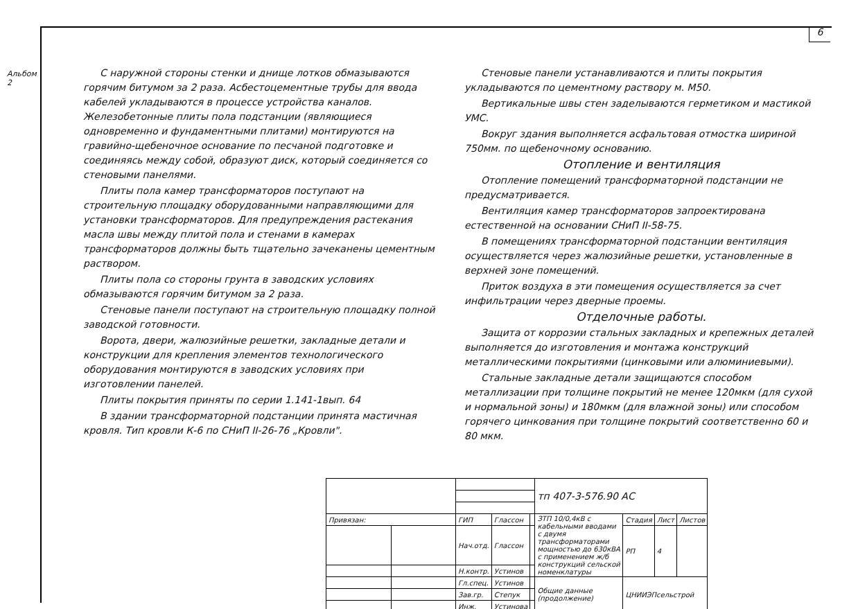6
Альбом 2
С наружной стороны стенки и днище лотков обмазываются горячим битумом за 2 раза. Асбестоцементные трубы для ввода кабелей укладываются в процессе устройства каналов. Железобетонные плиты пола подстанции (являющиеся одновременно и фундаментными плитами) монтируются на гравийно-щебеночное основание по песчаной подготовке и соединяясь между собой, образуют диск, который соединяется со стеновыми панелями.
Плиты пола камер трансформаторов поступают на строительную площадку оборудованными направляющими для установки трансформаторов. Для предупреждения растекания масла швы между плитой пола и стенами в камерах трансформаторов должны быть тщательно зачеканены цементным раствором.
Плиты пола со стороны грунта в заводских условиях обмазываются горячим битумом за 2 раза.
Стеновые панели поступают на строительную площадку полной заводской готовности.
Ворота, двери, жалюзийные решетки, закладные детали и конструкции для крепления элементов технологического оборудования монтируются в заводских условиях при изготовлении панелей.
Плиты покрытия приняты по серии 1.141-1вып. 64
В здании трансформаторной подстанции принята мастичная кровля. Тип кровли К-6 по СНиП II-26-76 „Кровли".
Стеновые панели устанавливаются и плиты покрытия укладываются по цементному раствору м. М50.
Вертикальные швы стен заделываются герметиком и мастикой УМС.
Вокруг здания выполняется асфальтовая отмостка шириной 750мм. по щебеночному основанию.
Отопление и вентиляция
Отопление помещений трансформаторной подстанции не предусматривается.
Вентиляция камер трансформаторов запроектирована естественной на основании СНиП II-58-75.
В помещениях трансформаторной подстанции вентиляция осуществляется через жалюзийные решетки, установленные в верхней зоне помещений.
Приток воздуха в эти помещения осуществляется за счет инфильтрации через дверные проемы.
Отделочные работы.
Защита от коррозии стальных закладных и крепежных деталей выполняется до изготовления и монтажа конструкций металлическими покрытиями (цинковыми или алюминиевыми).
Стальные закладные детали защищаются способом металлизации при толщине покрытий не менее 120мкм (для сухой и нормальной зоны) и 180мкм (для влажной зоны) или способом горячего цинкования при толщине покрытий соответственно 60 и 80 мкм.
| | | | | | тп 407-3-576.90 АС | | | |
| Привязан: | | ГИП | Глассон | | ЗТП 10/0,4кВ с кабельными вводами с двумя трансформаторами мощностью до 630кВА с применением ж/б конструкций сельской номенклатуры | Стадия | Лист | Листов |
| | | Нач.отд. | Глассон | | | РП | 4 | |
| | | Н.контр. | Устинов | | | | | |
| | | Гл.спец. | Устинов | | Общие данные (продолжение) | ЦНИИЭПсельстрой | | |
| | | Зав.гр. | Степук | | | | | |
| | | Инж. | Устинова | | | | | |